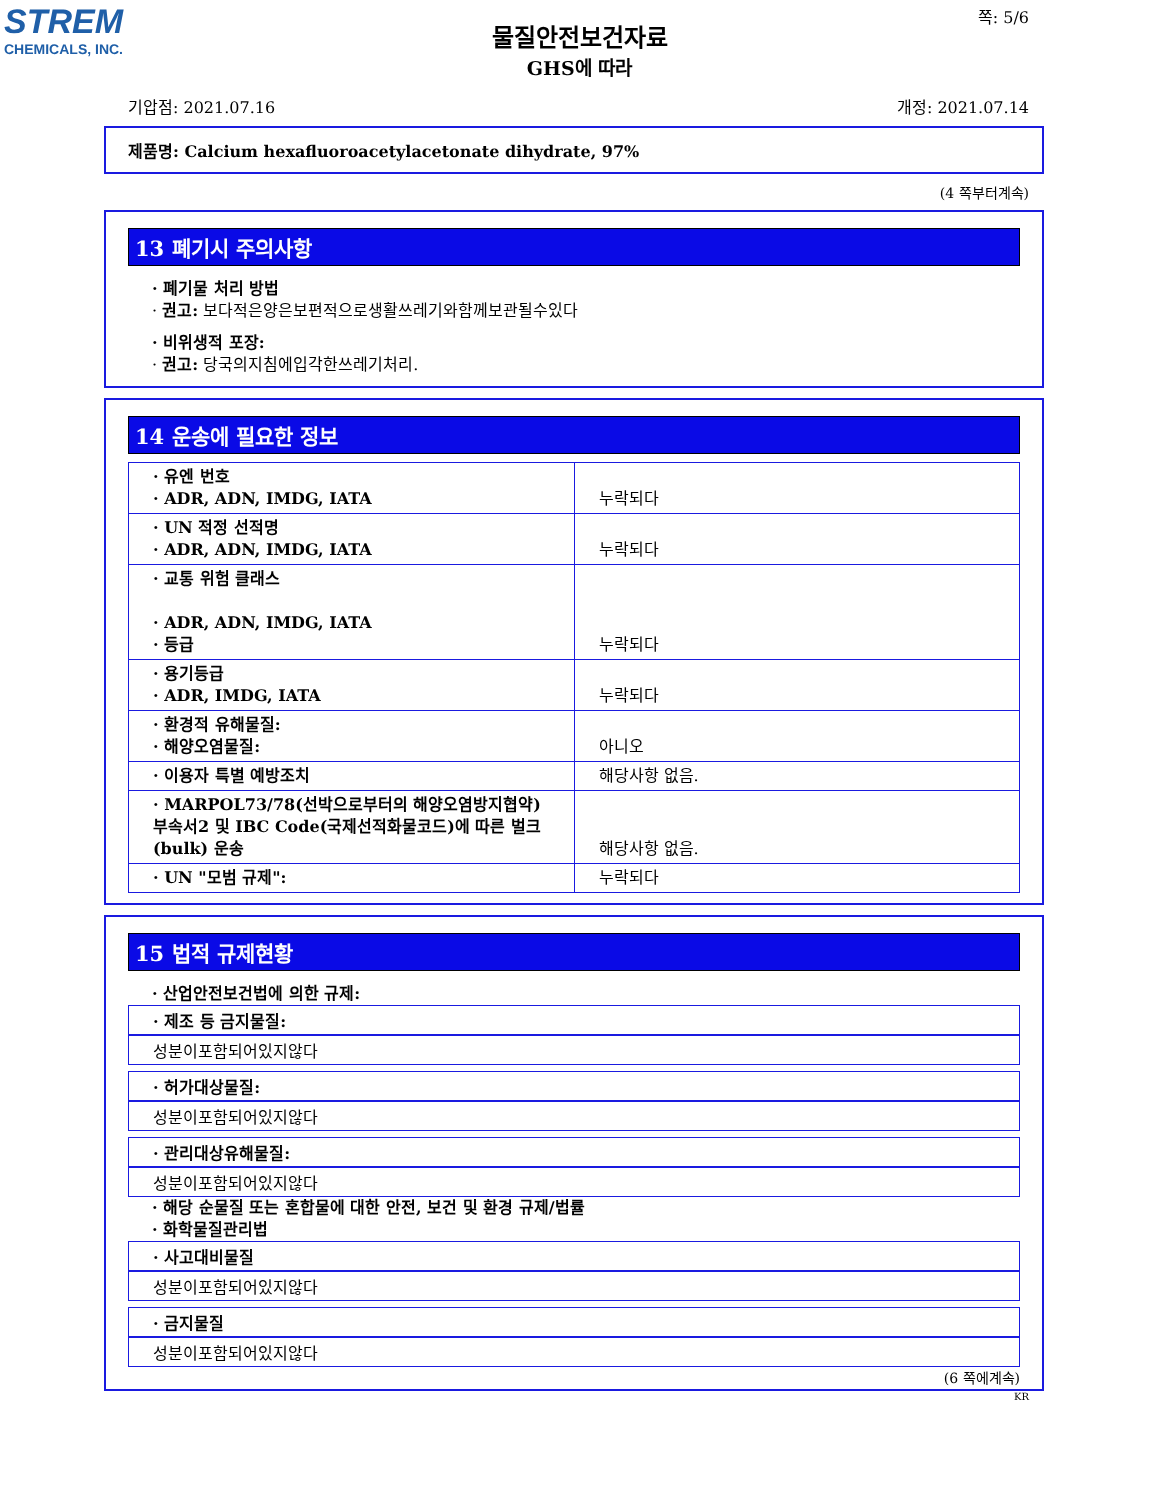STREM
CHEMICALS, INC.
쪽: 5/6
물질안전보건자료
GHS에 따라
기압점: 2021.07.16 개정: 2021.07.14
제품명: Calcium hexafluoroacetylacetonate dihydrate, 97%
(4 쪽부터계속)
13 폐기시 주의사항
· 폐기물 처리 방법
· 권고: 보다적은양은보편적으로생활쓰레기와함께보관될수있다
· 비위생적 포장:
· 권고: 당국의지침에입각한쓰레기처리.
14 운송에 필요한 정보
| · 유엔 번호 · ADR, ADN, IMDG, IATA | 누락되다 |
| · UN 적정 선적명 · ADR, ADN, IMDG, IATA | 누락되다 |
| · 교통 위험 클래스 · ADR, ADN, IMDG, IATA · 등급 | 누락되다 |
| · 용기등급 · ADR, IMDG, IATA | 누락되다 |
| · 환경적 유해물질: · 해양오염물질: | 아니오 |
| · 이용자 특별 예방조치 | 해당사항 없음. |
| · MARPOL73/78(선박으로부터의 해양오염방지협약) 부속서2 및 IBC Code(국제선적화물코드)에 따른 벌크(bulk) 운송 | 해당사항 없음. |
| · UN "모범 규제": | 누락되다 |
15 법적 규제현황
· 산업안전보건법에 의한 규제:
· 제조 등 금지물질:
성분이포함되어있지않다
· 허가대상물질:
성분이포함되어있지않다
· 관리대상유해물질:
성분이포함되어있지않다
· 해당 순물질 또는 혼합물에 대한 안전, 보건 및 환경 규제/법률
· 화학물질관리법
· 사고대비물질
성분이포함되어있지않다
· 금지물질
성분이포함되어있지않다
(6 쪽에계속)
KR